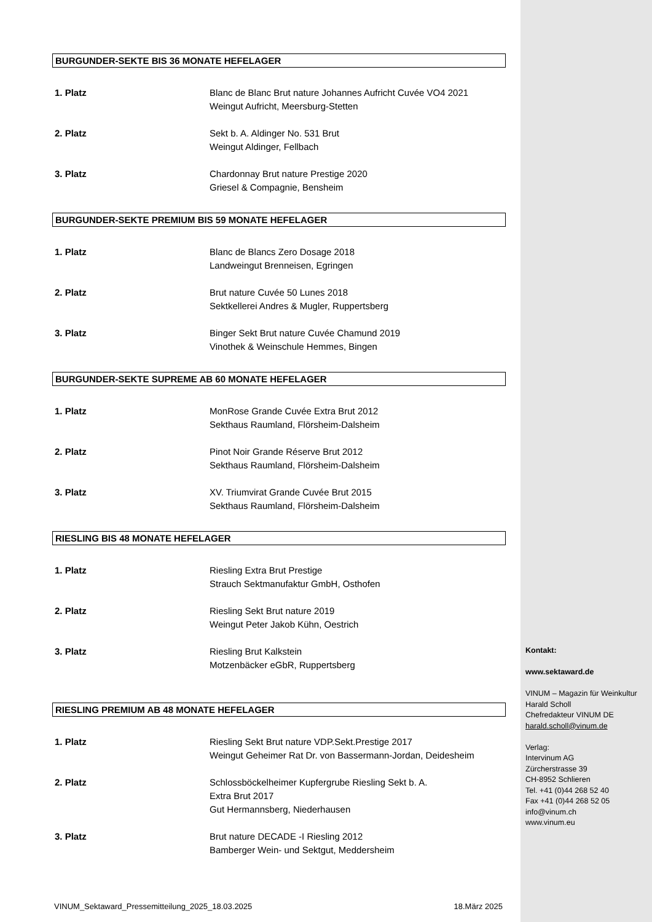BURGUNDER-SEKTE BIS 36 MONATE HEFELAGER
1. Platz Blanc de Blanc Brut nature Johannes Aufricht Cuvée VO4 2021
Weingut Aufricht, Meersburg-Stetten
2. Platz Sekt b. A. Aldinger No. 531 Brut
Weingut Aldinger, Fellbach
3. Platz Chardonnay Brut nature Prestige 2020
Griesel & Compagnie, Bensheim
BURGUNDER-SEKTE PREMIUM BIS 59 MONATE HEFELAGER
1. Platz Blanc de Blancs Zero Dosage 2018
Landweingut Brenneisen, Egringen
2. Platz Brut nature Cuvée 50 Lunes 2018
Sektkellerei Andres & Mugler, Ruppertsberg
3. Platz Binger Sekt Brut nature Cuvée Chamund 2019
Vinothek & Weinschule Hemmes, Bingen
BURGUNDER-SEKTE SUPREME AB 60 MONATE HEFELAGER
1. Platz MonRose Grande Cuvée Extra Brut 2012
Sekthaus Raumland, Flörsheim-Dalsheim
2. Platz Pinot Noir Grande Réserve Brut 2012
Sekthaus Raumland, Flörsheim-Dalsheim
3. Platz XV. Triumvirat Grande Cuvée Brut 2015
Sekthaus Raumland, Flörsheim-Dalsheim
RIESLING BIS 48 MONATE HEFELAGER
1. Platz Riesling Extra Brut Prestige
Strauch Sektmanufaktur GmbH, Osthofen
2. Platz Riesling Sekt Brut nature 2019
Weingut Peter Jakob Kühn, Oestrich
3. Platz Riesling Brut Kalkstein
Motzenbäcker eGbR, Ruppertsberg
RIESLING PREMIUM AB 48 MONATE HEFELAGER
1. Platz Riesling Sekt Brut nature VDP.Sekt.Prestige 2017
Weingut Geheimer Rat Dr. von Bassermann-Jordan, Deidesheim
2. Platz Schlossböckelheimer Kupfergrube Riesling Sekt b. A.
Extra Brut 2017
Gut Hermannsberg, Niederhausen
3. Platz Brut nature DECADE -I Riesling 2012
Bamberger Wein- und Sektgut, Meddersheim
Kontakt:
www.sektaward.de
VINUM – Magazin für Weinkultur
Harald Scholl
Chefredakteur VINUM DE
harald.scholl@vinum.de
Verlag:
Intervinum AG
Zürcherstrasse 39
CH-8952 Schlieren
Tel. +41 (0)44 268 52 40
Fax +41 (0)44 268 52 05
info@vinum.ch
www.vinum.eu
VINUM_Sektaward_Pressemitteilung_2025_18.03.2025 18.März 2025